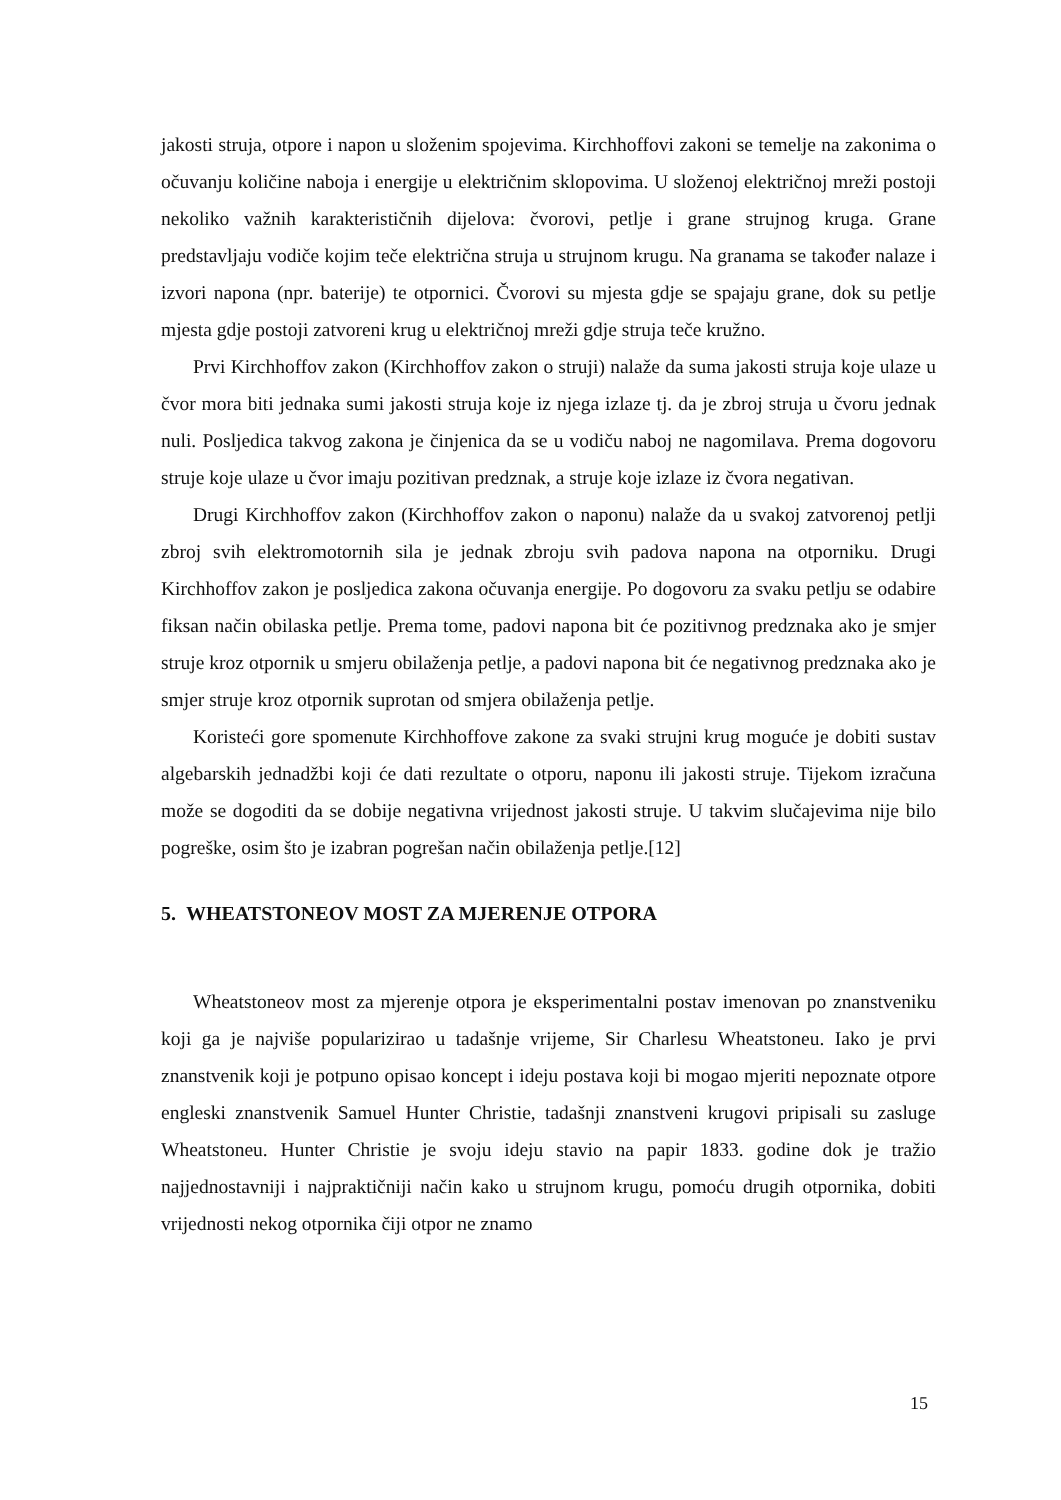jakosti struja, otpore i napon u složenim spojevima. Kirchhoffovi zakoni se temelje na zakonima o očuvanju količine naboja i energije u električnim sklopovima. U složenoj električnoj mreži postoji nekoliko važnih karakterističnih dijelova: čvorovi, petlje i grane strujnog kruga. Grane predstavljaju vodiče kojim teče električna struja u strujnom krugu. Na granama se također nalaze i izvori napona (npr. baterije) te otpornici. Čvorovi su mjesta gdje se spajaju grane, dok su petlje mjesta gdje postoji zatvoreni krug u električnoj mreži gdje struja teče kružno.
Prvi Kirchhoffov zakon (Kirchhoffov zakon o struji) nalaže da suma jakosti struja koje ulaze u čvor mora biti jednaka sumi jakosti struja koje iz njega izlaze tj. da je zbroj struja u čvoru jednak nuli. Posljedica takvog zakona je činjenica da se u vodiču naboj ne nagomilava. Prema dogovoru struje koje ulaze u čvor imaju pozitivan predznak, a struje koje izlaze iz čvora negativan.
Drugi Kirchhoffov zakon (Kirchhoffov zakon o naponu) nalaže da u svakoj zatvorenoj petlji zbroj svih elektromotornih sila je jednak zbroju svih padova napona na otporniku. Drugi Kirchhoffov zakon je posljedica zakona očuvanja energije. Po dogovoru za svaku petlju se odabire fiksan način obilaska petlje. Prema tome, padovi napona bit će pozitivnog predznaka ako je smjer struje kroz otpornik u smjeru obilaženja petlje, a padovi napona bit će negativnog predznaka ako je smjer struje kroz otpornik suprotan od smjera obilaženja petlje.
Koristeći gore spomenute Kirchhoffove zakone za svaki strujni krug moguće je dobiti sustav algebarskih jednadžbi koji će dati rezultate o otporu, naponu ili jakosti struje. Tijekom izračuna može se dogoditi da se dobije negativna vrijednost jakosti struje. U takvim slučajevima nije bilo pogreške, osim što je izabran pogrešan način obilaženja petlje.[12]
5. WHEATSTONEOV MOST ZA MJERENJE OTPORA
Wheatstoneov most za mjerenje otpora je eksperimentalni postav imenovan po znanstveniku koji ga je najviše popularizirao u tadašnje vrijeme, Sir Charlesu Wheatstoneu. Iako je prvi znanstvenik koji je potpuno opisao koncept i ideju postava koji bi mogao mjeriti nepoznate otpore engleski znanstvenik Samuel Hunter Christie, tadašnji znanstveni krugovi pripisali su zasluge Wheatstoneu. Hunter Christie je svoju ideju stavio na papir 1833. godine dok je tražio najjednostavniji i najpraktičniji način kako u strujnom krugu, pomoću drugih otpornika, dobiti vrijednosti nekog otpornika čiji otpor ne znamo
15